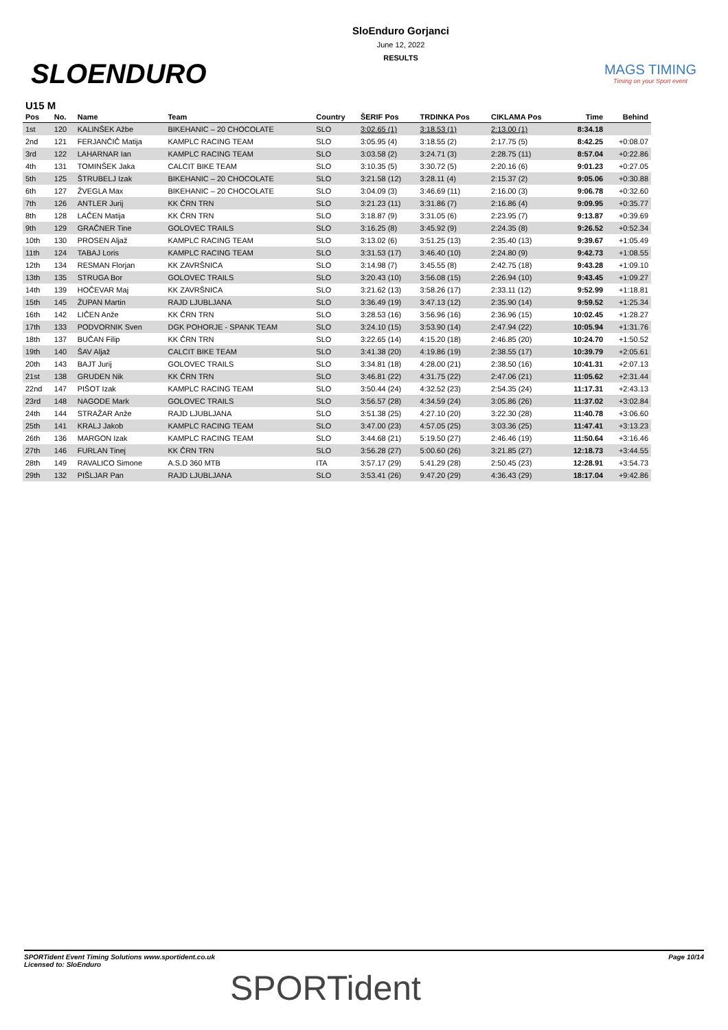SLOENDURO
SloEnduro Gorjanci
June 12, 2022
RESULTS
MAGS TIMING
Timing on your Sport event
U15 M
| Pos | No. | Name | Team | Country | ŠERIF Pos | TRDINKA Pos | CIKLAMA Pos | Time | Behind |
| --- | --- | --- | --- | --- | --- | --- | --- | --- | --- |
| 1st | 120 | KALINŠEK Ažbe | BIKEHANIC – 20 CHOCOLATE | SLO | 3:02.65 (1) | 3:18.53 (1) | 2:13.00 (1) | 8:34.18 | |
| 2nd | 121 | FERJANČIČ Matija | KAMPLC RACING TEAM | SLO | 3:05.95 (4) | 3:18.55 (2) | 2:17.75 (5) | 8:42.25 | +0:08.07 |
| 3rd | 122 | LAHARNAR Ian | KAMPLC RACING TEAM | SLO | 3:03.58 (2) | 3:24.71 (3) | 2:28.75 (11) | 8:57.04 | +0:22.86 |
| 4th | 131 | TOMINŠEK Jaka | CALCIT BIKE TEAM | SLO | 3:10.35 (5) | 3:30.72 (5) | 2:20.16 (6) | 9:01.23 | +0:27.05 |
| 5th | 125 | ŠTRUBELJ Izak | BIKEHANIC – 20 CHOCOLATE | SLO | 3:21.58 (12) | 3:28.11 (4) | 2:15.37 (2) | 9:05.06 | +0:30.88 |
| 6th | 127 | ŽVEGLA Max | BIKEHANIC – 20 CHOCOLATE | SLO | 3:04.09 (3) | 3:46.69 (11) | 2:16.00 (3) | 9:06.78 | +0:32.60 |
| 7th | 126 | ANTLER Jurij | KK ČRN TRN | SLO | 3:21.23 (11) | 3:31.86 (7) | 2:16.86 (4) | 9:09.95 | +0:35.77 |
| 8th | 128 | LAČEN Matija | KK ČRN TRN | SLO | 3:18.87 (9) | 3:31.05 (6) | 2:23.95 (7) | 9:13.87 | +0:39.69 |
| 9th | 129 | GRAČNER Tine | GOLOVEC TRAILS | SLO | 3:16.25 (8) | 3:45.92 (9) | 2:24.35 (8) | 9:26.52 | +0:52.34 |
| 10th | 130 | PROSEN Aljaž | KAMPLC RACING TEAM | SLO | 3:13.02 (6) | 3:51.25 (13) | 2:35.40 (13) | 9:39.67 | +1:05.49 |
| 11th | 124 | TABAJ Loris | KAMPLC RACING TEAM | SLO | 3:31.53 (17) | 3:46.40 (10) | 2:24.80 (9) | 9:42.73 | +1:08.55 |
| 12th | 134 | RESMAN Florjan | KK ZAVRŠNICA | SLO | 3:14.98 (7) | 3:45.55 (8) | 2:42.75 (18) | 9:43.28 | +1:09.10 |
| 13th | 135 | STRUGA Bor | GOLOVEC TRAILS | SLO | 3:20.43 (10) | 3:56.08 (15) | 2:26.94 (10) | 9:43.45 | +1:09.27 |
| 14th | 139 | HOČEVAR Maj | KK ZAVRŠNICA | SLO | 3:21.62 (13) | 3:58.26 (17) | 2:33.11 (12) | 9:52.99 | +1:18.81 |
| 15th | 145 | ŽUPAN Martin | RAJD LJUBLJANA | SLO | 3:36.49 (19) | 3:47.13 (12) | 2:35.90 (14) | 9:59.52 | +1:25.34 |
| 16th | 142 | LIČEN Anže | KK ČRN TRN | SLO | 3:28.53 (16) | 3:56.96 (16) | 2:36.96 (15) | 10:02.45 | +1:28.27 |
| 17th | 133 | PODVORNIK Sven | DGK POHORJE - SPANK TEAM | SLO | 3:24.10 (15) | 3:53.90 (14) | 2:47.94 (22) | 10:05.94 | +1:31.76 |
| 18th | 137 | BUČAN Filip | KK ČRN TRN | SLO | 3:22.65 (14) | 4:15.20 (18) | 2:46.85 (20) | 10:24.70 | +1:50.52 |
| 19th | 140 | ŠAV Aljaž | CALCIT BIKE TEAM | SLO | 3:41.38 (20) | 4:19.86 (19) | 2:38.55 (17) | 10:39.79 | +2:05.61 |
| 20th | 143 | BAJT Jurij | GOLOVEC TRAILS | SLO | 3:34.81 (18) | 4:28.00 (21) | 2:38.50 (16) | 10:41.31 | +2:07.13 |
| 21st | 138 | GRUDEN Nik | KK ČRN TRN | SLO | 3:46.81 (22) | 4:31.75 (22) | 2:47.06 (21) | 11:05.62 | +2:31.44 |
| 22nd | 147 | PIŠOT Izak | KAMPLC RACING TEAM | SLO | 3:50.44 (24) | 4:32.52 (23) | 2:54.35 (24) | 11:17.31 | +2:43.13 |
| 23rd | 148 | NAGODE Mark | GOLOVEC TRAILS | SLO | 3:56.57 (28) | 4:34.59 (24) | 3:05.86 (26) | 11:37.02 | +3:02.84 |
| 24th | 144 | STRAŽAR Anže | RAJD LJUBLJANA | SLO | 3:51.38 (25) | 4:27.10 (20) | 3:22.30 (28) | 11:40.78 | +3:06.60 |
| 25th | 141 | KRALJ Jakob | KAMPLC RACING TEAM | SLO | 3:47.00 (23) | 4:57.05 (25) | 3:03.36 (25) | 11:47.41 | +3:13.23 |
| 26th | 136 | MARGON Izak | KAMPLC RACING TEAM | SLO | 3:44.68 (21) | 5:19.50 (27) | 2:46.46 (19) | 11:50.64 | +3:16.46 |
| 27th | 146 | FURLAN Tinej | KK ČRN TRN | SLO | 3:56.28 (27) | 5:00.60 (26) | 3:21.85 (27) | 12:18.73 | +3:44.55 |
| 28th | 149 | RAVALICO Simone | A.S.D 360 MTB | ITA | 3:57.17 (29) | 5:41.29 (28) | 2:50.45 (23) | 12:28.91 | +3:54.73 |
| 29th | 132 | PIŠLJAR Pan | RAJD LJUBLJANA | SLO | 3:53.41 (26) | 9:47.20 (29) | 4:36.43 (29) | 18:17.04 | +9:42.86 |
SPORTident Event Timing Solutions www.sportident.co.uk
Licensed to: SloEnduro
Page 10/14
SPORTident